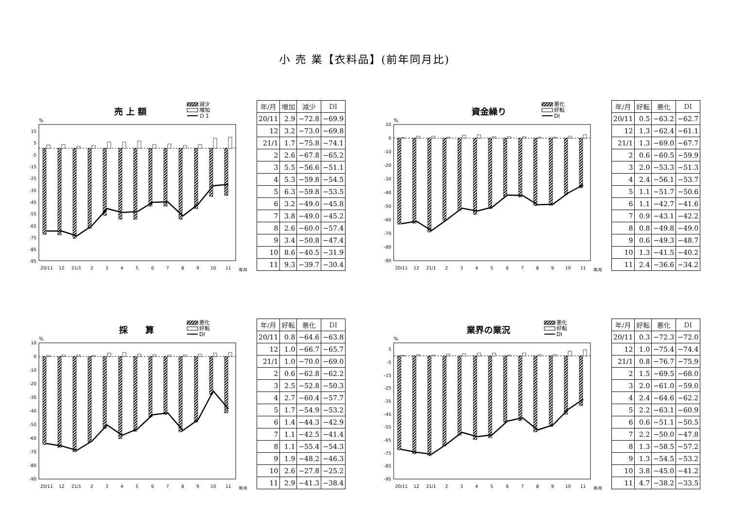小 売 業【衣料品】(前年同月比)
売 上 額
減少
増加
ＤＩ
%
15
5
-5
-15
-25
-35
-45
-55
-65
-75
-85
-95
20/11
12
21/1
2
3
4
5
6
7
8
9
10
11
年月
| 年/月 | 増加 | 減少 | DI |
| --- | --- | --- | --- |
| 20/11 | 2.9 | −72.8 | −69.9 |
| 12 | 3.2 | −73.0 | −69.8 |
| 21/1 | 1.7 | −75.8 | −74.1 |
| 2 | 2.6 | −67.8 | −65.2 |
| 3 | 5.5 | −56.6 | −51.1 |
| 4 | 5.3 | −59.8 | −54.5 |
| 5 | 6.3 | −59.8 | −53.5 |
| 6 | 3.2 | −49.0 | −45.8 |
| 7 | 3.8 | −49.0 | −45.2 |
| 8 | 2.6 | −60.0 | −57.4 |
| 9 | 3.4 | −50.8 | −47.4 |
| 10 | 8.6 | −40.5 | −31.9 |
| 11 | 9.3 | −39.7 | −30.4 |
資金繰り
悪化
好転
DI
%
10
0
-10
-20
-30
-40
-50
-60
-70
-80
-90
20/11
12
21/1
2
3
4
5
6
7
8
9
10
11
年月
| 年/月 | 好転 | 悪化 | DI |
| --- | --- | --- | --- |
| 20/11 | 0.5 | −63.2 | −62.7 |
| 12 | 1.3 | −62.4 | −61.1 |
| 21/1 | 1.3 | −69.0 | −67.7 |
| 2 | 0.6 | −60.5 | −59.9 |
| 3 | 2.0 | −53.3 | −51.3 |
| 4 | 2.4 | −56.1 | −53.7 |
| 5 | 1.1 | −51.7 | −50.6 |
| 6 | 1.1 | −42.7 | −41.6 |
| 7 | 0.9 | −43.1 | −42.2 |
| 8 | 0.8 | −49.8 | −49.0 |
| 9 | 0.6 | −49.3 | −48.7 |
| 10 | 1.3 | −41.5 | −40.2 |
| 11 | 2.4 | −36.6 | −34.2 |
採　　算
悪化
好転
DI
%
10
0
-10
-20
-30
-40
-50
-60
-70
-80
-90
20/11
12
21/1
2
3
4
5
6
7
8
9
10
11
年月
| 年/月 | 好転 | 悪化 | DI |
| --- | --- | --- | --- |
| 20/11 | 0.8 | −64.6 | −63.8 |
| 12 | 1.0 | −66.7 | −65.7 |
| 21/1 | 1.0 | −70.0 | −69.0 |
| 2 | 0.6 | −62.8 | −62.2 |
| 3 | 2.5 | −52.8 | −50.3 |
| 4 | 2.7 | −60.4 | −57.7 |
| 5 | 1.7 | −54.9 | −53.2 |
| 6 | 1.4 | −44.3 | −42.9 |
| 7 | 1.1 | −42.5 | −41.4 |
| 8 | 1.1 | −55.4 | −54.3 |
| 9 | 1.9 | −48.2 | −46.3 |
| 10 | 2.6 | −27.8 | −25.2 |
| 11 | 2.9 | −41.3 | −38.4 |
業界の業況
悪化
好転
DI
%
5
-5
-15
-25
-35
-45
-55
-65
-75
-85
-95
20/11
12
21/1
2
3
4
5
6
7
8
9
10
11
年月
| 年/月 | 好転 | 悪化 | DI |
| --- | --- | --- | --- |
| 20/11 | 0.3 | −72.3 | −72.0 |
| 12 | 1.0 | −75.4 | −74.4 |
| 21/1 | 0.8 | −76.7 | −75.9 |
| 2 | 1.5 | −69.5 | −68.0 |
| 3 | 2.0 | −61.0 | −59.0 |
| 4 | 2.4 | −64.6 | −62.2 |
| 5 | 2.2 | −63.1 | −60.9 |
| 6 | 0.6 | −51.1 | −50.5 |
| 7 | 2.2 | −50.0 | −47.8 |
| 8 | 1.3 | −58.5 | −57.2 |
| 9 | 1.3 | −54.5 | −53.2 |
| 10 | 3.8 | −45.0 | −41.2 |
| 11 | 4.7 | −38.2 | −33.5 |